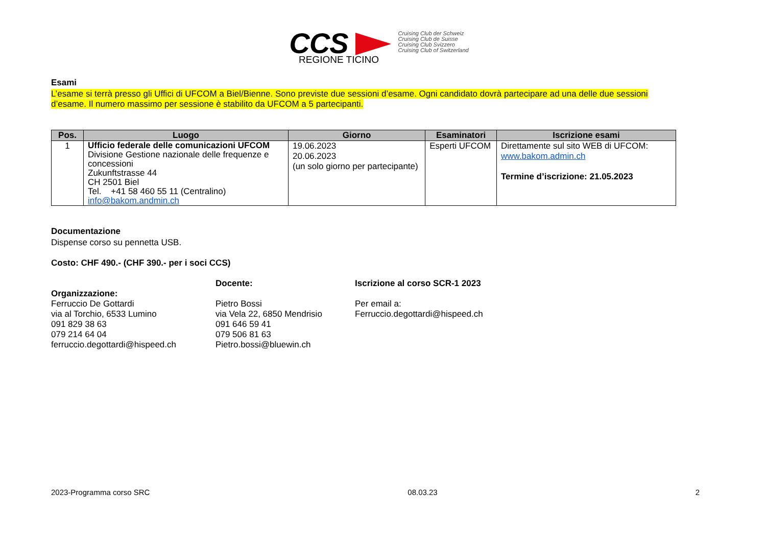CCS
Cruising Club der Schweiz
Cruising Club de Suisse
Cruising Club Svizzero
Cruising Club of Switzerland
REGIONE TICINO
Esami
L’esame si terrà presso gli Uffici di UFCOM a Biel/Bienne. Sono previste due sessioni d’esame. Ogni candidato dovrà partecipare ad una delle due sessioni d’esame. Il numero massimo per sessione è stabilito da UFCOM a 5 partecipanti.
| Pos. | Luogo | Giorno | Esaminatori | Iscrizione esami |
| --- | --- | --- | --- | --- |
| 1 | Ufficio federale delle comunicazioni UFCOM Divisione Gestione nazionale delle frequenze e concessioni Zukunftstrasse 44 CH 2501 Biel Tel. +41 58 460 55 11 (Centralino) info@bakom.andmin.ch | 19.06.2023 20.06.2023 (un solo giorno per partecipante) | Esperti UFCOM | Direttamente sul sito WEB di UFCOM: www.bakom.admin.ch Termine d’iscrizione: 21.05.2023 |
Documentazione
Dispense corso su pennetta USB.
Costo: CHF 490.- (CHF 390.- per i soci CCS)
Organizzazione:
Ferruccio De Gottardi
via al Torchio, 6533 Lumino
091 829 38 63
079 214 64 04
ferruccio.degottardi@hispeed.ch
Docente:
Pietro Bossi
via Vela 22, 6850 Mendrisio
091 646 59 41
079 506 81 63
Pietro.bossi@bluewin.ch
Iscrizione al corso SCR-1 2023
Per email a:
Ferruccio.degottardi@hispeed.ch
2023-Programma corso SRC 08.03.23 2